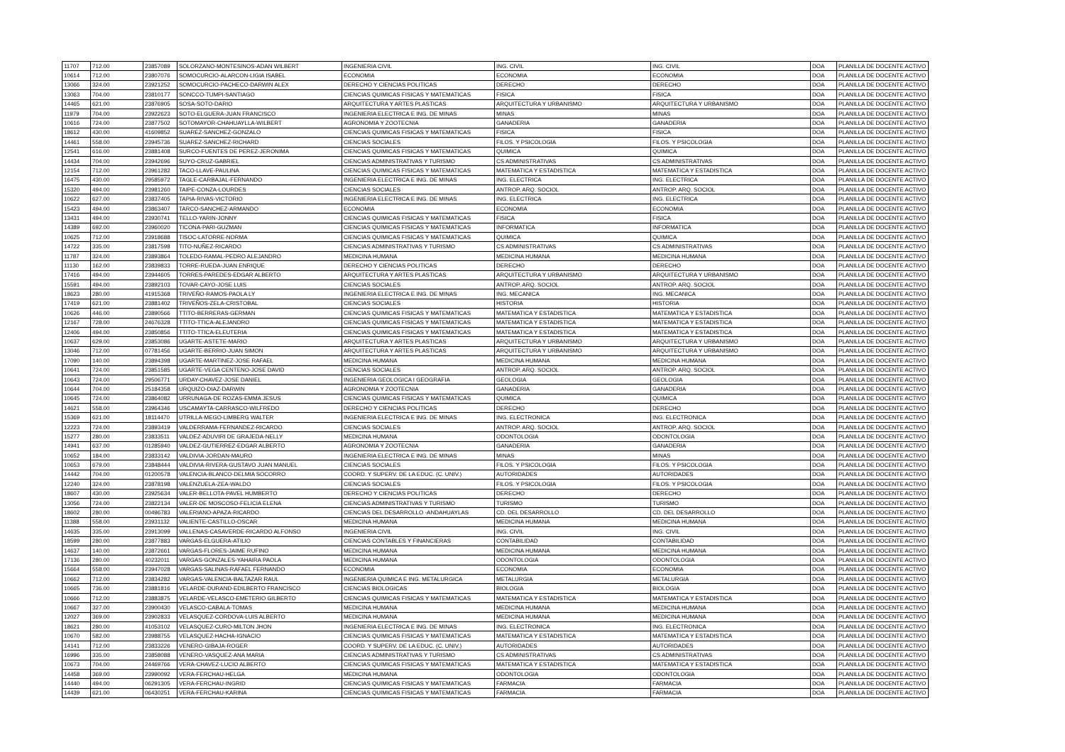| 11707 | 712.00 | 23857089 | SOLORZANO-MONTESINOS-ADAN WILBERT | INGENIERIA CIVIL | ING. CIVIL | ING. CIVIL | DOA | PLANILLA DE DOCENTE ACTIVO |
| 10614 | 712.00 | 23807076 | SOMOCURCIO-ALARCON-LIGIA ISABEL | ECONOMIA | ECONOMIA | ECONOMIA | DOA | PLANILLA DE DOCENTE ACTIVO |
| 13066 | 324.00 | 23921252 | SOMOCURCIO-PACHECO-DARWIN ALEX | DERECHO Y CIENCIAS POLITICAS | DERECHO | DERECHO | DOA | PLANILLA DE DOCENTE ACTIVO |
| 13063 | 704.00 | 23810177 | SONCCO-TUMPI-SANTIAGO | CIENCIAS QUIMICAS FISICAS Y MATEMATICAS | FISICA | FISICA | DOA | PLANILLA DE DOCENTE ACTIVO |
| 14465 | 621.00 | 23876905 | SOSA-SOTO-DARIO | ARQUITECTURA Y ARTES PLASTICAS | ARQUITECTURA Y URBANISMO | ARQUITECTURA Y URBANISMO | DOA | PLANILLA DE DOCENTE ACTIVO |
| 11979 | 704.00 | 23922623 | SOTO-ELGUERA-JUAN FRANCISCO | INGENIERIA ELECTRICA E ING. DE MINAS | MINAS | MINAS | DOA | PLANILLA DE DOCENTE ACTIVO |
| 10616 | 724.00 | 23877502 | SOTOMAYOR-CHAHUAYLLA-WILBERT | AGRONOMIA Y ZOOTECNIA | GANADERIA | GANADERIA | DOA | PLANILLA DE DOCENTE ACTIVO |
| 18612 | 430.00 | 41609852 | SUAREZ-SANCHEZ-GONZALO | CIENCIAS QUIMICAS FISICAS Y MATEMATICAS | FISICA | FISICA | DOA | PLANILLA DE DOCENTE ACTIVO |
| 14461 | 558.00 | 23945736 | SUAREZ-SANCHEZ-RICHARD | CIENCIAS SOCIALES | FILOS. Y PSICOLOGIA | FILOS. Y PSICOLOGIA | DOA | PLANILLA DE DOCENTE ACTIVO |
| 12541 | 616.00 | 23881408 | SURCO-FUENTES DE PEREZ-JERONIMA | CIENCIAS QUIMICAS FISICAS Y MATEMATICAS | QUIMICA | QUIMICA | DOA | PLANILLA DE DOCENTE ACTIVO |
| 14434 | 704.00 | 23942696 | SUYO-CRUZ-GABRIEL | CIENCIAS ADMINISTRATIVAS Y TURISMO | CS ADMINISTRATIVAS | CS ADMINISTRATIVAS | DOA | PLANILLA DE DOCENTE ACTIVO |
| 12154 | 712.00 | 23961282 | TACO-LLAVE-PAULINA | CIENCIAS QUIMICAS FISICAS Y MATEMATICAS | MATEMATICA Y ESTADISTICA | MATEMATICA Y ESTADISTICA | DOA | PLANILLA DE DOCENTE ACTIVO |
| 16475 | 430.00 | 29585972 | TAGLE-CARBAJAL-FERNANDO | INGENIERIA ELECTRICA E ING. DE MINAS | ING. ELECTRICA | ING. ELECTRICA | DOA | PLANILLA DE DOCENTE ACTIVO |
| 15320 | 494.00 | 23981260 | TAIPE-CONZA-LOURDES | CIENCIAS SOCIALES | ANTROP. ARQ. SOCIOL | ANTROP. ARQ. SOCIOL | DOA | PLANILLA DE DOCENTE ACTIVO |
| 10622 | 627.00 | 23837405 | TAPIA-RIVAS-VICTORIO | INGENIERIA ELECTRICA E ING. DE MINAS | ING. ELECTRICA | ING. ELECTRICA | DOA | PLANILLA DE DOCENTE ACTIVO |
| 15423 | 494.00 | 23863407 | TARCO-SANCHEZ-ARMANDO | ECONOMIA | ECONOMIA | ECONOMIA | DOA | PLANILLA DE DOCENTE ACTIVO |
| 13431 | 494.00 | 23930741 | TELLO-YARIN-JONNY | CIENCIAS QUIMICAS FISICAS Y MATEMATICAS | FISICA | FISICA | DOA | PLANILLA DE DOCENTE ACTIVO |
| 14389 | 692.00 | 23960020 | TICONA-PARI-GUZMAN | CIENCIAS QUIMICAS FISICAS Y MATEMATICAS | INFORMATICA | INFORMATICA | DOA | PLANILLA DE DOCENTE ACTIVO |
| 10625 | 712.00 | 23918688 | TISOC-LATORRE-NORMA | CIENCIAS QUIMICAS FISICAS Y MATEMATICAS | QUIMICA | QUIMICA | DOA | PLANILLA DE DOCENTE ACTIVO |
| 14722 | 335.00 | 23817598 | TITO-NUÑEZ-RICARDO | CIENCIAS ADMINISTRATIVAS Y TURISMO | CS ADMINISTRATIVAS | CS ADMINISTRATIVAS | DOA | PLANILLA DE DOCENTE ACTIVO |
| 11787 | 324.00 | 23893864 | TOLEDO-RAMAL-PEDRO ALEJANDRO | MEDICINA HUMANA | MEDICINA HUMANA | MEDICINA HUMANA | DOA | PLANILLA DE DOCENTE ACTIVO |
| 11130 | 162.00 | 23839833 | TORRE-RUEDA-JUAN ENRIQUE | DERECHO Y CIENCIAS POLITICAS | DERECHO | DERECHO | DOA | PLANILLA DE DOCENTE ACTIVO |
| 17416 | 494.00 | 23944605 | TORRES-PAREDES-EDGAR ALBERTO | ARQUITECTURA Y ARTES PLASTICAS | ARQUITECTURA Y URBANISMO | ARQUITECTURA Y URBANISMO | DOA | PLANILLA DE DOCENTE ACTIVO |
| 15591 | 494.00 | 23892103 | TOVAR-CAYO-JOSE LUIS | CIENCIAS SOCIALES | ANTROP. ARQ. SOCIOL | ANTROP. ARQ. SOCIOL | DOA | PLANILLA DE DOCENTE ACTIVO |
| 18623 | 280.00 | 41915368 | TRIVEÑO-RAMOS-PAOLA LY | INGENIERIA ELECTRICA E ING. DE MINAS | ING. MECANICA | ING. MECANICA | DOA | PLANILLA DE DOCENTE ACTIVO |
| 17419 | 621.00 | 23881402 | TRIVEÑOS-ZELA-CRISTOBAL | CIENCIAS SOCIALES | HISTORIA | HISTORIA | DOA | PLANILLA DE DOCENTE ACTIVO |
| 10626 | 446.00 | 23890566 | TTITO-BERRERAS-GERMAN | CIENCIAS QUIMICAS FISICAS Y MATEMATICAS | MATEMATICA Y ESTADISTICA | MATEMATICA Y ESTADISTICA | DOA | PLANILLA DE DOCENTE ACTIVO |
| 12167 | 728.00 | 24676328 | TTITO-TTICA-ALEJANDRO | CIENCIAS QUIMICAS FISICAS Y MATEMATICAS | MATEMATICA Y ESTADISTICA | MATEMATICA Y ESTADISTICA | DOA | PLANILLA DE DOCENTE ACTIVO |
| 12406 | 494.00 | 23850856 | TTITO-TTICA-ELEUTERIA | CIENCIAS QUIMICAS FISICAS Y MATEMATICAS | MATEMATICA Y ESTADISTICA | MATEMATICA Y ESTADISTICA | DOA | PLANILLA DE DOCENTE ACTIVO |
| 10637 | 629.00 | 23853086 | UGARTE-ASTETE-MARIO | ARQUITECTURA Y ARTES PLASTICAS | ARQUITECTURA Y URBANISMO | ARQUITECTURA Y URBANISMO | DOA | PLANILLA DE DOCENTE ACTIVO |
| 13046 | 712.00 | 07781456 | UGARTE-BERRIO-JUAN SIMON | ARQUITECTURA Y ARTES PLASTICAS | ARQUITECTURA Y URBANISMO | ARQUITECTURA Y URBANISMO | DOA | PLANILLA DE DOCENTE ACTIVO |
| 17090 | 140.00 | 23894398 | UGARTE-MARTINEZ-JOSE RAFAEL | MEDICINA HUMANA | MEDICINA HUMANA | MEDICINA HUMANA | DOA | PLANILLA DE DOCENTE ACTIVO |
| 10641 | 724.00 | 23851585 | UGARTE-VEGA CENTENO-JOSE DAVID | CIENCIAS SOCIALES | ANTROP. ARQ. SOCIOL | ANTROP. ARQ. SOCIOL | DOA | PLANILLA DE DOCENTE ACTIVO |
| 10643 | 724.00 | 29506771 | URDAY-CHAVEZ-JOSE DANIEL | INGENIERIA GEOLOGICA I GEOGRAFIA | GEOLOGIA | GEOLOGIA | DOA | PLANILLA DE DOCENTE ACTIVO |
| 10644 | 704.00 | 25184358 | URQUIZO-DIAZ-DARWIN | AGRONOMIA Y ZOOTECNIA | GANADERIA | GANADERIA | DOA | PLANILLA DE DOCENTE ACTIVO |
| 10645 | 724.00 | 23864082 | URRUNAGA-DE ROZAS-EMMA JESUS | CIENCIAS QUIMICAS FISICAS Y MATEMATICAS | QUIMICA | QUIMICA | DOA | PLANILLA DE DOCENTE ACTIVO |
| 14621 | 558.00 | 23964346 | USCAMAYTA-CARRASCO-WILFREDO | DERECHO Y CIENCIAS POLITICAS | DERECHO | DERECHO | DOA | PLANILLA DE DOCENTE ACTIVO |
| 15369 | 621.00 | 18114470 | UTRILLA-MEGO-LIMBERG WALTER | INGENIERIA ELECTRICA E ING. DE MINAS | ING. ELECTRONICA | ING. ELECTRONICA | DOA | PLANILLA DE DOCENTE ACTIVO |
| 12223 | 724.00 | 23893419 | VALDERRAMA-FERNANDEZ-RICARDO | CIENCIAS SOCIALES | ANTROP. ARQ. SOCIOL | ANTROP. ARQ. SOCIOL | DOA | PLANILLA DE DOCENTE ACTIVO |
| 15277 | 280.00 | 23833511 | VALDEZ-ADUVIRI DE GRAJEDA-NELLY | MEDICINA HUMANA | ODONTOLOGIA | ODONTOLOGIA | DOA | PLANILLA DE DOCENTE ACTIVO |
| 14941 | 637.00 | 01285940 | VALDEZ-GUTIERREZ-EDGAR ALBERTO | AGRONOMIA Y ZOOTECNIA | GANADERIA | GANADERIA | DOA | PLANILLA DE DOCENTE ACTIVO |
| 10652 | 184.00 | 23833142 | VALDIVIA-JORDAN-MAURO | INGENIERIA ELECTRICA E ING. DE MINAS | MINAS | MINAS | DOA | PLANILLA DE DOCENTE ACTIVO |
| 10653 | 679.00 | 23848444 | VALDIVIA-RIVERA-GUSTAVO JUAN MANUEL | CIENCIAS SOCIALES | FILOS. Y PSICOLOGIA | FILOS. Y PSICOLOGIA | DOA | PLANILLA DE DOCENTE ACTIVO |
| 14442 | 704.00 | 01200578 | VALENCIA-BLANCO-DELMIA SOCORRO | COORD. Y SUPERV. DE LA EDUC. (C. UNIV.) | AUTORIDADES | AUTORIDADES | DOA | PLANILLA DE DOCENTE ACTIVO |
| 12240 | 324.00 | 23878198 | VALENZUELA-ZEA-WALDO | CIENCIAS SOCIALES | FILOS. Y PSICOLOGIA | FILOS. Y PSICOLOGIA | DOA | PLANILLA DE DOCENTE ACTIVO |
| 18607 | 430.00 | 23925634 | VALER-BELLOTA-PAVEL HUMBERTO | DERECHO Y CIENCIAS POLITICAS | DERECHO | DERECHO | DOA | PLANILLA DE DOCENTE ACTIVO |
| 13056 | 724.00 | 23822134 | VALER-DE MOSCOSO-FELICIA ELENA | CIENCIAS ADMINISTRATIVAS Y TURISMO | TURISMO | TURISMO | DOA | PLANILLA DE DOCENTE ACTIVO |
| 18602 | 280.00 | 00496783 | VALERIANO-APAZA-RICARDO | CIENCIAS DEL DESARROLLO -ANDAHUAYLAS | CD. DEL DESARROLLO | CD. DEL DESARROLLO | DOA | PLANILLA DE DOCENTE ACTIVO |
| 11388 | 558.00 | 23931132 | VALIENTE-CASTILLO-OSCAR | MEDICINA HUMANA | MEDICINA HUMANA | MEDICINA HUMANA | DOA | PLANILLA DE DOCENTE ACTIVO |
| 14635 | 335.00 | 23913099 | VALLENAS-CASAVERDE-RICARDO ALFONSO | INGENIERIA CIVIL | ING. CIVIL | ING. CIVIL | DOA | PLANILLA DE DOCENTE ACTIVO |
| 18599 | 280.00 | 23877883 | VARGAS-ELGUERA-ATILIO | CIENCIAS CONTABLES Y FINANCIERAS | CONTABILIDAD | CONTABILIDAD | DOA | PLANILLA DE DOCENTE ACTIVO |
| 14637 | 140.00 | 23872661 | VARGAS-FLORES-JAIME RUFINO | MEDICINA HUMANA | MEDICINA HUMANA | MEDICINA HUMANA | DOA | PLANILLA DE DOCENTE ACTIVO |
| 17136 | 280.00 | 40232011 | VARGAS-GONZALES-YAHAIRA PAOLA | MEDICINA HUMANA | ODONTOLOGIA | ODONTOLOGIA | DOA | PLANILLA DE DOCENTE ACTIVO |
| 15664 | 558.00 | 23947028 | VARGAS-SALINAS-RAFAEL FERNANDO | ECONOMIA | ECONOMIA | ECONOMIA | DOA | PLANILLA DE DOCENTE ACTIVO |
| 10662 | 712.00 | 23834282 | VARGAS-VALENCIA-BALTAZAR RAUL | INGENIERIA QUIMICA E ING. METALURGICA | METALURGIA | METALURGIA | DOA | PLANILLA DE DOCENTE ACTIVO |
| 10665 | 736.00 | 23881816 | VELARDE-DURAND-EDILBERTO FRANCISCO | CIENCIAS BIOLOGICAS | BIOLOGIA | BIOLOGIA | DOA | PLANILLA DE DOCENTE ACTIVO |
| 10666 | 712.00 | 23883875 | VELARDE-VELASCO-EMETERIO GILBERTO | CIENCIAS QUIMICAS FISICAS Y MATEMATICAS | MATEMATICA Y ESTADISTICA | MATEMATICA Y ESTADISTICA | DOA | PLANILLA DE DOCENTE ACTIVO |
| 10667 | 327.00 | 23900430 | VELASCO-CABALA-TOMAS | MEDICINA HUMANA | MEDICINA HUMANA | MEDICINA HUMANA | DOA | PLANILLA DE DOCENTE ACTIVO |
| 12027 | 369.00 | 23902833 | VELASQUEZ-CORDOVA-LUIS ALBERTO | MEDICINA HUMANA | MEDICINA HUMANA | MEDICINA HUMANA | DOA | PLANILLA DE DOCENTE ACTIVO |
| 18621 | 280.00 | 41053102 | VELASQUEZ-CURO-MILTON JHON | INGENIERIA ELECTRICA E ING. DE MINAS | ING. ELECTRONICA | ING. ELECTRONICA | DOA | PLANILLA DE DOCENTE ACTIVO |
| 10670 | 582.00 | 23988755 | VELASQUEZ-HACHA-IGNACIO | CIENCIAS QUIMICAS FISICAS Y MATEMATICAS | MATEMATICA Y ESTADISTICA | MATEMATICA Y ESTADISTICA | DOA | PLANILLA DE DOCENTE ACTIVO |
| 14141 | 712.00 | 23833226 | VENERO-GIBAJA-ROGER | COORD. Y SUPERV. DE LA EDUC. (C. UNIV.) | AUTORIDADES | AUTORIDADES | DOA | PLANILLA DE DOCENTE ACTIVO |
| 16996 | 335.00 | 23858088 | VENERO-VASQUEZ-ANA MARIA | CIENCIAS ADMINISTRATIVAS Y TURISMO | CS ADMINISTRATIVAS | CS ADMINISTRATIVAS | DOA | PLANILLA DE DOCENTE ACTIVO |
| 10673 | 704.00 | 24469766 | VERA-CHAVEZ-LUCIO ALBERTO | CIENCIAS QUIMICAS FISICAS Y MATEMATICAS | MATEMATICA Y ESTADISTICA | MATEMATICA Y ESTADISTICA | DOA | PLANILLA DE DOCENTE ACTIVO |
| 14458 | 369.00 | 23990092 | VERA-FERCHAU-HELGA | MEDICINA HUMANA | ODONTOLOGIA | ODONTOLOGIA | DOA | PLANILLA DE DOCENTE ACTIVO |
| 14440 | 494.00 | 06291305 | VERA-FERCHAU-INGRID | CIENCIAS QUIMICAS FISICAS Y MATEMATICAS | FARMACIA | FARMACIA | DOA | PLANILLA DE DOCENTE ACTIVO |
| 14439 | 621.00 | 06430251 | VERA-FERCHAU-KARINA | CIENCIAS QUIMICAS FISICAS Y MATEMATICAS | FARMACIA | FARMACIA | DOA | PLANILLA DE DOCENTE ACTIVO |